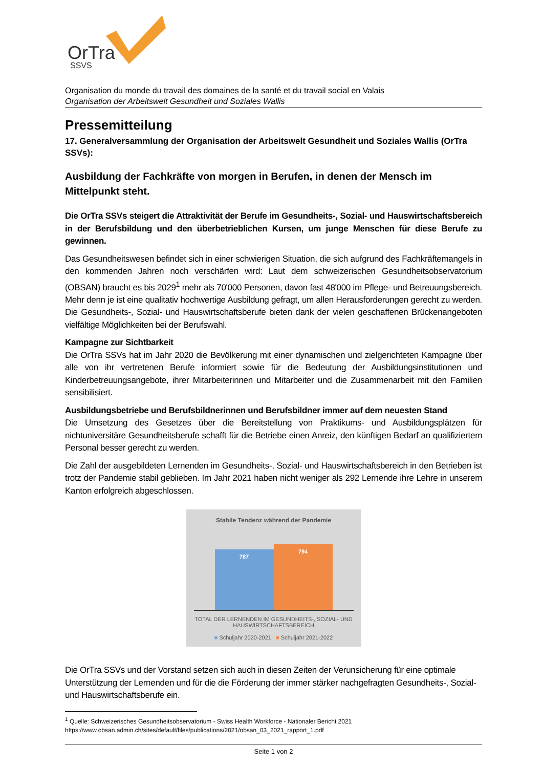OrTra
SSVS
Organisation du monde du travail des domaines de la santé et du travail social en Valais
Organisation der Arbeitswelt Gesundheit und Soziales Wallis
Pressemitteilung
17. Generalversammlung der Organisation der Arbeitswelt Gesundheit und Soziales Wallis (OrTra SSVs):
Ausbildung der Fachkräfte von morgen in Berufen, in denen der Mensch im Mittelpunkt steht.
Die OrTra SSVs steigert die Attraktivität der Berufe im Gesundheits-, Sozial- und Hauswirtschaftsbereich in der Berufsbildung und den überbetrieblichen Kursen, um junge Menschen für diese Berufe zu gewinnen.
Das Gesundheitswesen befindet sich in einer schwierigen Situation, die sich aufgrund des Fachkräftemangels in den kommenden Jahren noch verschärfen wird: Laut dem schweizerischen Gesundheitsobservatorium (OBSAN) braucht es bis 2029<sup>1</sup> mehr als 70'000 Personen, davon fast 48'000 im Pflege- und Betreuungsbereich. Mehr denn je ist eine qualitativ hochwertige Ausbildung gefragt, um allen Herausforderungen gerecht zu werden. Die Gesundheits-, Sozial- und Hauswirtschaftsberufe bieten dank der vielen geschaffenen Brückenangeboten vielfältige Möglichkeiten bei der Berufswahl.
Kampagne zur Sichtbarkeit
Die OrTra SSVs hat im Jahr 2020 die Bevölkerung mit einer dynamischen und zielgerichteten Kampagne über alle von ihr vertretenen Berufe informiert sowie für die Bedeutung der Ausbildungsinstitutionen und Kinderbetreuungsangebote, ihrer Mitarbeiterinnen und Mitarbeiter und die Zusammenarbeit mit den Familien sensibilisiert.
Ausbildungsbetriebe und Berufsbildnerinnen und Berufsbildner immer auf dem neuesten Stand
Die Umsetzung des Gesetzes über die Bereitstellung von Praktikums- und Ausbildungsplätzen für nichtuniversitäre Gesundheitsberufe schafft für die Betriebe einen Anreiz, den künftigen Bedarf an qualifiziertem Personal besser gerecht zu werden.
Die Zahl der ausgebildeten Lernenden im Gesundheits-, Sozial- und Hauswirtschaftsbereich in den Betrieben ist trotz der Pandemie stabil geblieben. Im Jahr 2021 haben nicht weniger als 292 Lernende ihre Lehre in unserem Kanton erfolgreich abgeschlossen.
Stabile Tendenz während der Pandemie
787
794
TOTAL DER LERNENDEN IM GESUNDHEITS-, SOZIAL- UND HAUSWIRTSCHAFTSBEREICH
■ Schuljahr 2020-2021 ■ Schuljahr 2021-2022
Die OrTra SSVs und der Vorstand setzen sich auch in diesen Zeiten der Verunsicherung für eine optimale Unterstützung der Lernenden und für die die Förderung der immer stärker nachgefragten Gesundheits-, Sozial- und Hauswirtschaftsberufe ein.
<sup>1</sup> Quelle: Schweizerisches Gesundheitsobservatorium - Swiss Health Workforce - Nationaler Bericht 2021
https://www.obsan.admin.ch/sites/default/files/publications/2021/obsan_03_2021_rapport_1.pdf
Seite 1 von 2